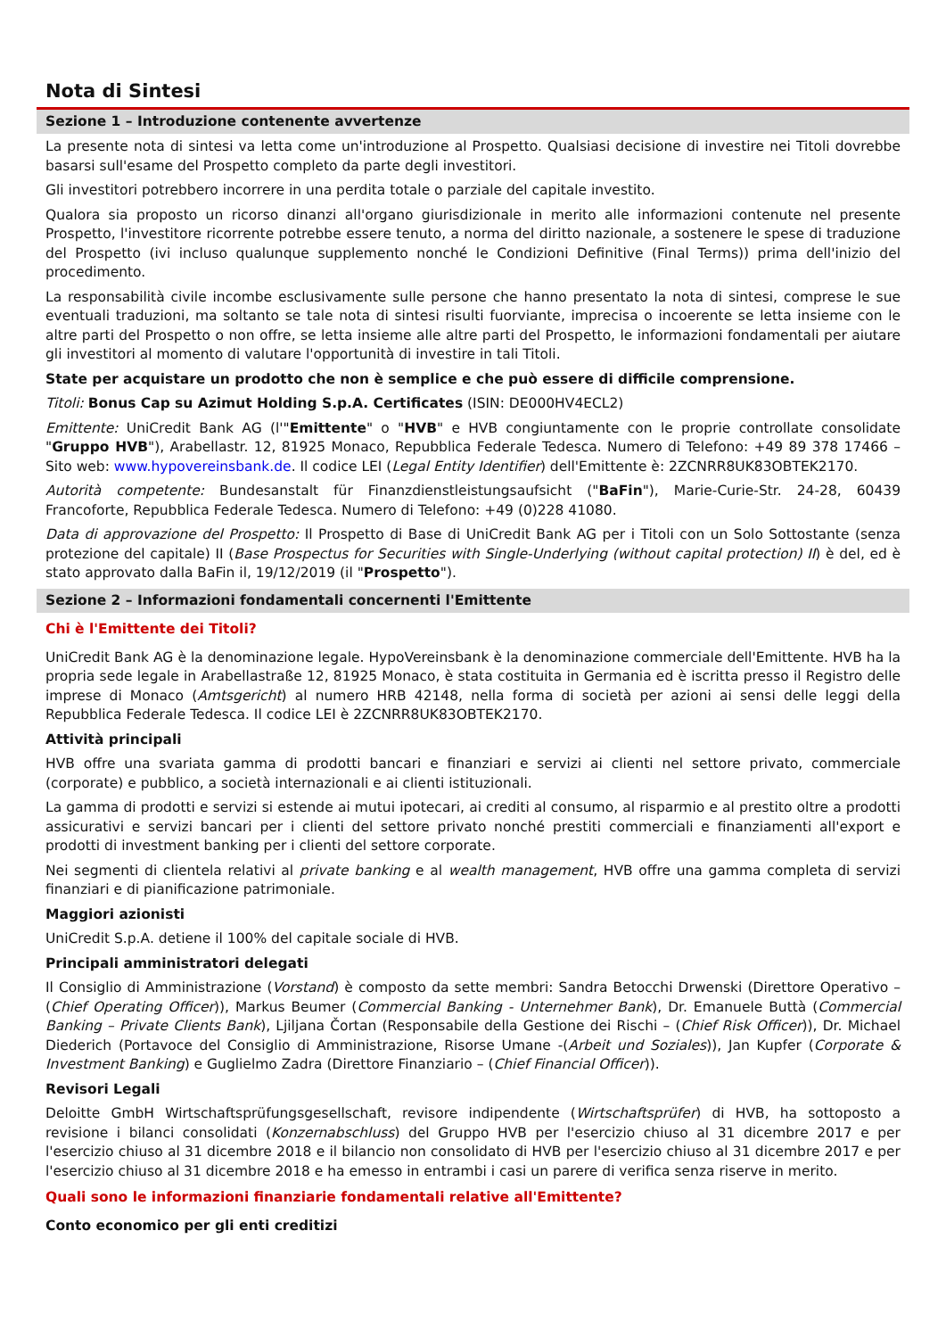Nota di Sintesi
Sezione 1 – Introduzione contenente avvertenze
La presente nota di sintesi va letta come un'introduzione al Prospetto. Qualsiasi decisione di investire nei Titoli dovrebbe basarsi sull'esame del Prospetto completo da parte degli investitori.
Gli investitori potrebbero incorrere in una perdita totale o parziale del capitale investito.
Qualora sia proposto un ricorso dinanzi all'organo giurisdizionale in merito alle informazioni contenute nel presente Prospetto, l'investitore ricorrente potrebbe essere tenuto, a norma del diritto nazionale, a sostenere le spese di traduzione del Prospetto (ivi incluso qualunque supplemento nonché le Condizioni Definitive (Final Terms)) prima dell'inizio del procedimento.
La responsabilità civile incombe esclusivamente sulle persone che hanno presentato la nota di sintesi, comprese le sue eventuali traduzioni, ma soltanto se tale nota di sintesi risulti fuorviante, imprecisa o incoerente se letta insieme con le altre parti del Prospetto o non offre, se letta insieme alle altre parti del Prospetto, le informazioni fondamentali per aiutare gli investitori al momento di valutare l'opportunità di investire in tali Titoli.
State per acquistare un prodotto che non è semplice e che può essere di difficile comprensione.
Titoli: Bonus Cap su Azimut Holding S.p.A. Certificates (ISIN: DE000HV4ECL2)
Emittente: UniCredit Bank AG (l'"Emittente" o "HVB" e HVB congiuntamente con le proprie controllate consolidate "Gruppo HVB"), Arabellastr. 12, 81925 Monaco, Repubblica Federale Tedesca. Numero di Telefono: +49 89 378 17466 – Sito web: www.hypovereinsbank.de. Il codice LEI (Legal Entity Identifier) dell'Emittente è: 2ZCNRR8UK83OBTEK2170.
Autorità competente: Bundesanstalt für Finanzdienstleistungsaufsicht ("BaFin"), Marie-Curie-Str. 24-28, 60439 Francoforte, Repubblica Federale Tedesca. Numero di Telefono: +49 (0)228 41080.
Data di approvazione del Prospetto: Il Prospetto di Base di UniCredit Bank AG per i Titoli con un Solo Sottostante (senza protezione del capitale) II (Base Prospectus for Securities with Single-Underlying (without capital protection) II) è del, ed è stato approvato dalla BaFin il, 19/12/2019 (il "Prospetto").
Sezione 2 – Informazioni fondamentali concernenti l'Emittente
Chi è l'Emittente dei Titoli?
UniCredit Bank AG è la denominazione legale. HypoVereinsbank è la denominazione commerciale dell'Emittente. HVB ha la propria sede legale in Arabellastraße 12, 81925 Monaco, è stata costituita in Germania ed è iscritta presso il Registro delle imprese di Monaco (Amtsgericht) al numero HRB 42148, nella forma di società per azioni ai sensi delle leggi della Repubblica Federale Tedesca. Il codice LEI è 2ZCNRR8UK83OBTEK2170.
Attività principali
HVB offre una svariata gamma di prodotti bancari e finanziari e servizi ai clienti nel settore privato, commerciale (corporate) e pubblico, a società internazionali e ai clienti istituzionali.
La gamma di prodotti e servizi si estende ai mutui ipotecari, ai crediti al consumo, al risparmio e al prestito oltre a prodotti assicurativi e servizi bancari per i clienti del settore privato nonché prestiti commerciali e finanziamenti all'export e prodotti di investment banking per i clienti del settore corporate.
Nei segmenti di clientela relativi al private banking e al wealth management, HVB offre una gamma completa di servizi finanziari e di pianificazione patrimoniale.
Maggiori azionisti
UniCredit S.p.A. detiene il 100% del capitale sociale di HVB.
Principali amministratori delegati
Il Consiglio di Amministrazione (Vorstand) è composto da sette membri: Sandra Betocchi Drwenski (Direttore Operativo – (Chief Operating Officer)), Markus Beumer (Commercial Banking - Unternehmer Bank), Dr. Emanuele Buttà (Commercial Banking – Private Clients Bank), Ljiljana Čortan (Responsabile della Gestione dei Rischi – (Chief Risk Officer)), Dr. Michael Diederich (Portavoce del Consiglio di Amministrazione, Risorse Umane -(Arbeit und Soziales)), Jan Kupfer (Corporate & Investment Banking) e Guglielmo Zadra (Direttore Finanziario – (Chief Financial Officer)).
Revisori Legali
Deloitte GmbH Wirtschaftsprüfungsgesellschaft, revisore indipendente (Wirtschaftsprüfer) di HVB, ha sottoposto a revisione i bilanci consolidati (Konzernabschluss) del Gruppo HVB per l'esercizio chiuso al 31 dicembre 2017 e per l'esercizio chiuso al 31 dicembre 2018 e il bilancio non consolidato di HVB per l'esercizio chiuso al 31 dicembre 2017 e per l'esercizio chiuso al 31 dicembre 2018 e ha emesso in entrambi i casi un parere di verifica senza riserve in merito.
Quali sono le informazioni finanziarie fondamentali relative all'Emittente?
Conto economico per gli enti creditizi